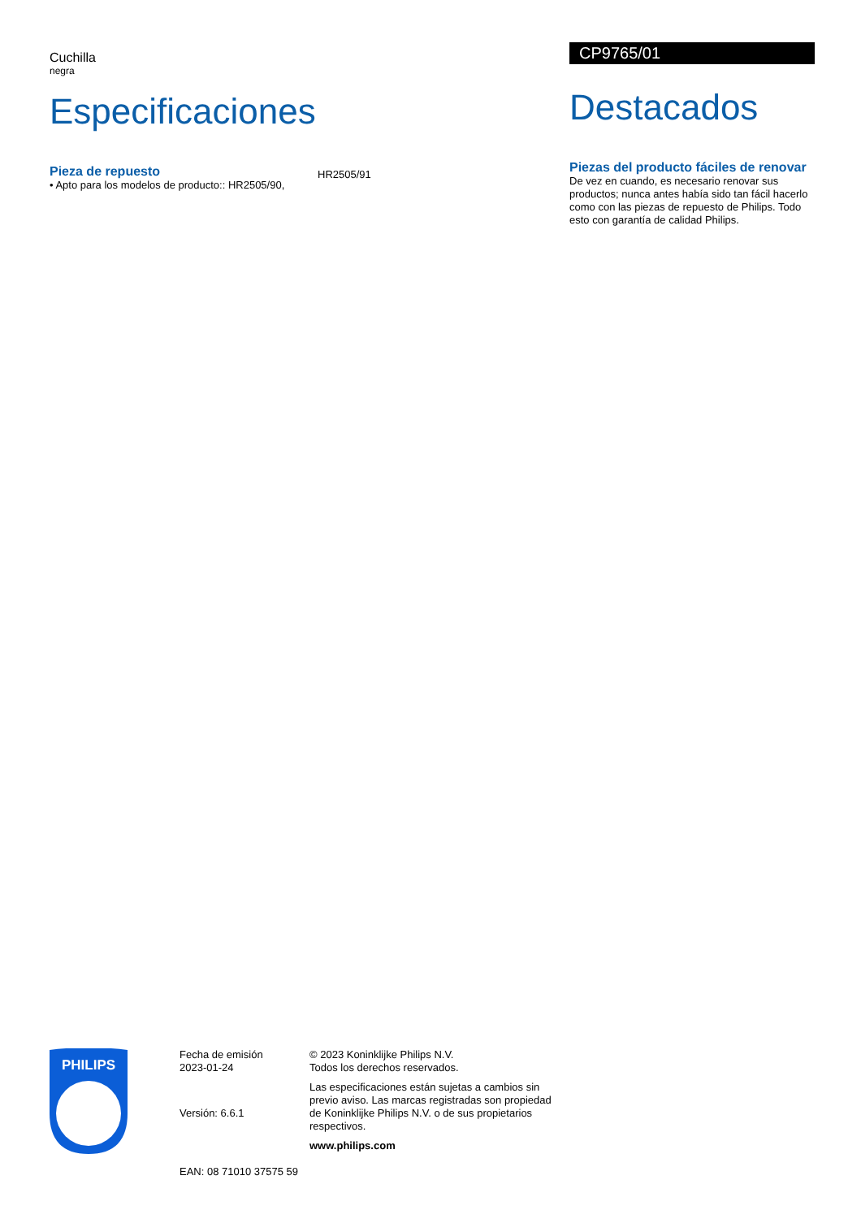Cuchilla
negra
Especificaciones
Pieza de repuesto
• Apto para los modelos de producto:: HR2505/90,
HR2505/91
CP9765/01
Destacados
Piezas del producto fáciles de renovar
De vez en cuando, es necesario renovar sus productos; nunca antes había sido tan fácil hacerlo como con las piezas de repuesto de Philips. Todo esto con garantía de calidad Philips.
PHILIPS
Fecha de emisión
2023-01-24
Versión: 6.6.1
EAN: 08 71010 37575 59
© 2023 Koninklijke Philips N.V.
Todos los derechos reservados.
Las especificaciones están sujetas a cambios sin previo aviso. Las marcas registradas son propiedad de Koninklijke Philips N.V. o de sus propietarios respectivos.
www.philips.com